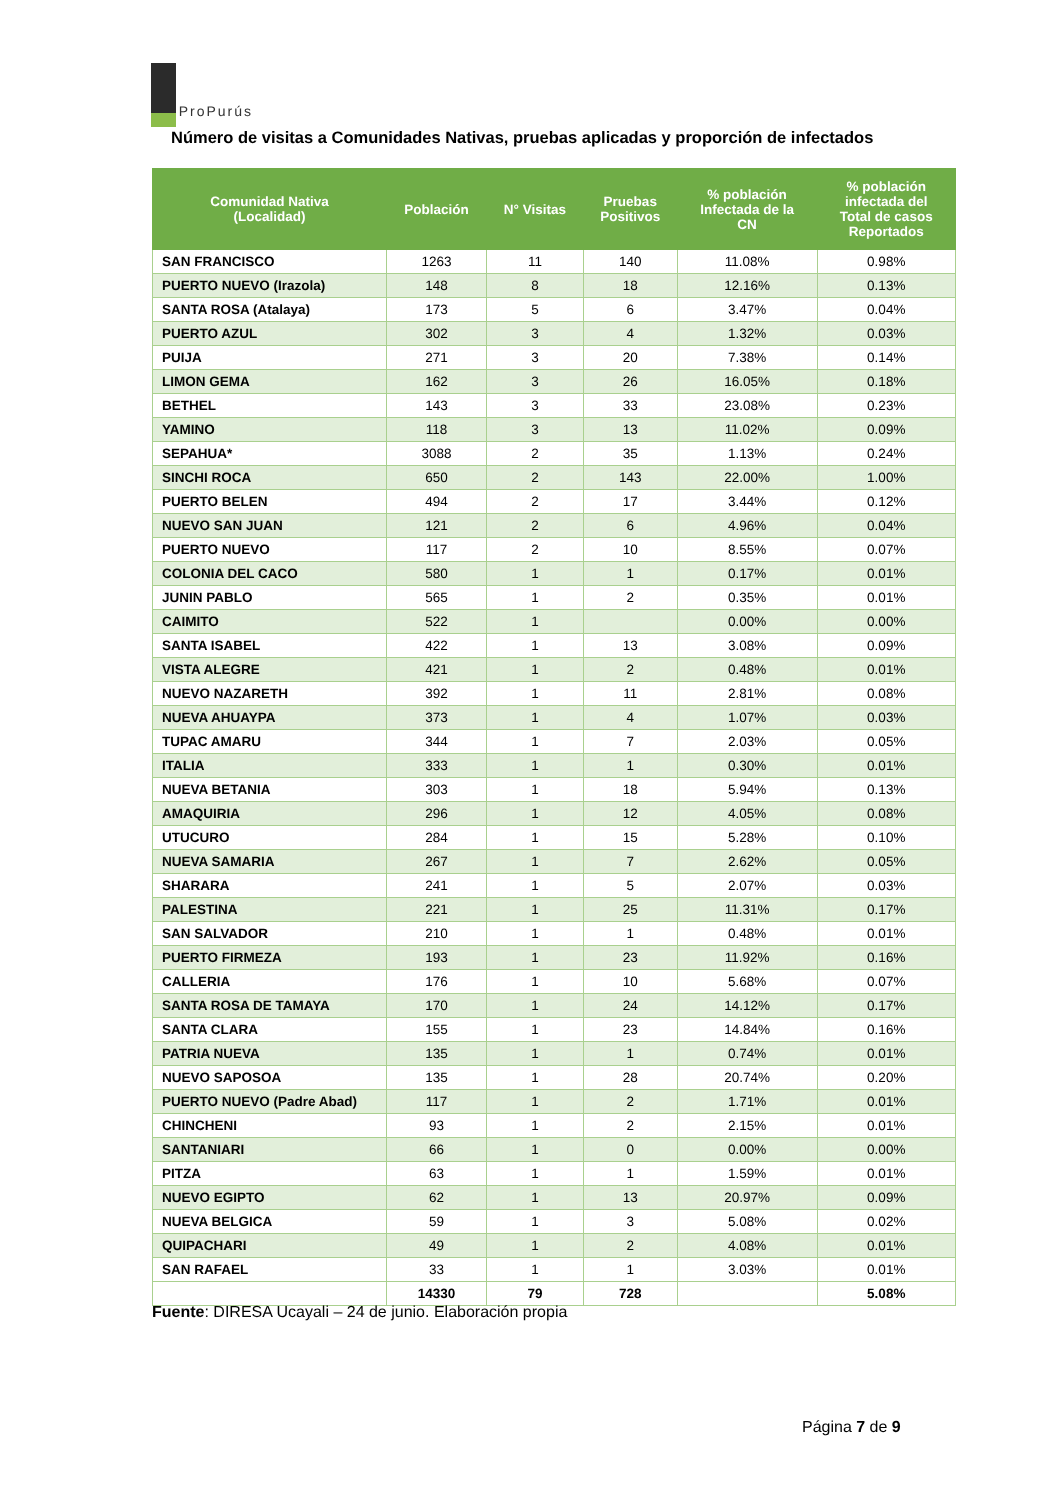ProPurús
Número de visitas a Comunidades Nativas, pruebas aplicadas y proporción de infectados
| Comunidad Nativa (Localidad) | Población | N° Visitas | Pruebas Positivos | % población Infectada de la CN | % población infectada del Total de casos Reportados |
| --- | --- | --- | --- | --- | --- |
| SAN FRANCISCO | 1263 | 11 | 140 | 11.08% | 0.98% |
| PUERTO NUEVO (Irazola) | 148 | 8 | 18 | 12.16% | 0.13% |
| SANTA ROSA (Atalaya) | 173 | 5 | 6 | 3.47% | 0.04% |
| PUERTO AZUL | 302 | 3 | 4 | 1.32% | 0.03% |
| PUIJA | 271 | 3 | 20 | 7.38% | 0.14% |
| LIMON GEMA | 162 | 3 | 26 | 16.05% | 0.18% |
| BETHEL | 143 | 3 | 33 | 23.08% | 0.23% |
| YAMINO | 118 | 3 | 13 | 11.02% | 0.09% |
| SEPAHUA* | 3088 | 2 | 35 | 1.13% | 0.24% |
| SINCHI ROCA | 650 | 2 | 143 | 22.00% | 1.00% |
| PUERTO BELEN | 494 | 2 | 17 | 3.44% | 0.12% |
| NUEVO SAN JUAN | 121 | 2 | 6 | 4.96% | 0.04% |
| PUERTO NUEVO | 117 | 2 | 10 | 8.55% | 0.07% |
| COLONIA DEL CACO | 580 | 1 | 1 | 0.17% | 0.01% |
| JUNIN PABLO | 565 | 1 | 2 | 0.35% | 0.01% |
| CAIMITO | 522 | 1 | | 0.00% | 0.00% |
| SANTA ISABEL | 422 | 1 | 13 | 3.08% | 0.09% |
| VISTA ALEGRE | 421 | 1 | 2 | 0.48% | 0.01% |
| NUEVO NAZARETH | 392 | 1 | 11 | 2.81% | 0.08% |
| NUEVA AHUAYPA | 373 | 1 | 4 | 1.07% | 0.03% |
| TUPAC AMARU | 344 | 1 | 7 | 2.03% | 0.05% |
| ITALIA | 333 | 1 | 1 | 0.30% | 0.01% |
| NUEVA BETANIA | 303 | 1 | 18 | 5.94% | 0.13% |
| AMAQUIRIA | 296 | 1 | 12 | 4.05% | 0.08% |
| UTUCURO | 284 | 1 | 15 | 5.28% | 0.10% |
| NUEVA SAMARIA | 267 | 1 | 7 | 2.62% | 0.05% |
| SHARARA | 241 | 1 | 5 | 2.07% | 0.03% |
| PALESTINA | 221 | 1 | 25 | 11.31% | 0.17% |
| SAN SALVADOR | 210 | 1 | 1 | 0.48% | 0.01% |
| PUERTO FIRMEZA | 193 | 1 | 23 | 11.92% | 0.16% |
| CALLERIA | 176 | 1 | 10 | 5.68% | 0.07% |
| SANTA ROSA DE TAMAYA | 170 | 1 | 24 | 14.12% | 0.17% |
| SANTA CLARA | 155 | 1 | 23 | 14.84% | 0.16% |
| PATRIA NUEVA | 135 | 1 | 1 | 0.74% | 0.01% |
| NUEVO SAPOSOA | 135 | 1 | 28 | 20.74% | 0.20% |
| PUERTO NUEVO (Padre Abad) | 117 | 1 | 2 | 1.71% | 0.01% |
| CHINCHENI | 93 | 1 | 2 | 2.15% | 0.01% |
| SANTANIARI | 66 | 1 | 0 | 0.00% | 0.00% |
| PITZA | 63 | 1 | 1 | 1.59% | 0.01% |
| NUEVO EGIPTO | 62 | 1 | 13 | 20.97% | 0.09% |
| NUEVA BELGICA | 59 | 1 | 3 | 5.08% | 0.02% |
| QUIPACHARI | 49 | 1 | 2 | 4.08% | 0.01% |
| SAN RAFAEL | 33 | 1 | 1 | 3.03% | 0.01% |
| | 14330 | 79 | 728 | | 5.08% |
Fuente: DIRESA Ucayali – 24 de junio. Elaboración propia
Página 7 de 9